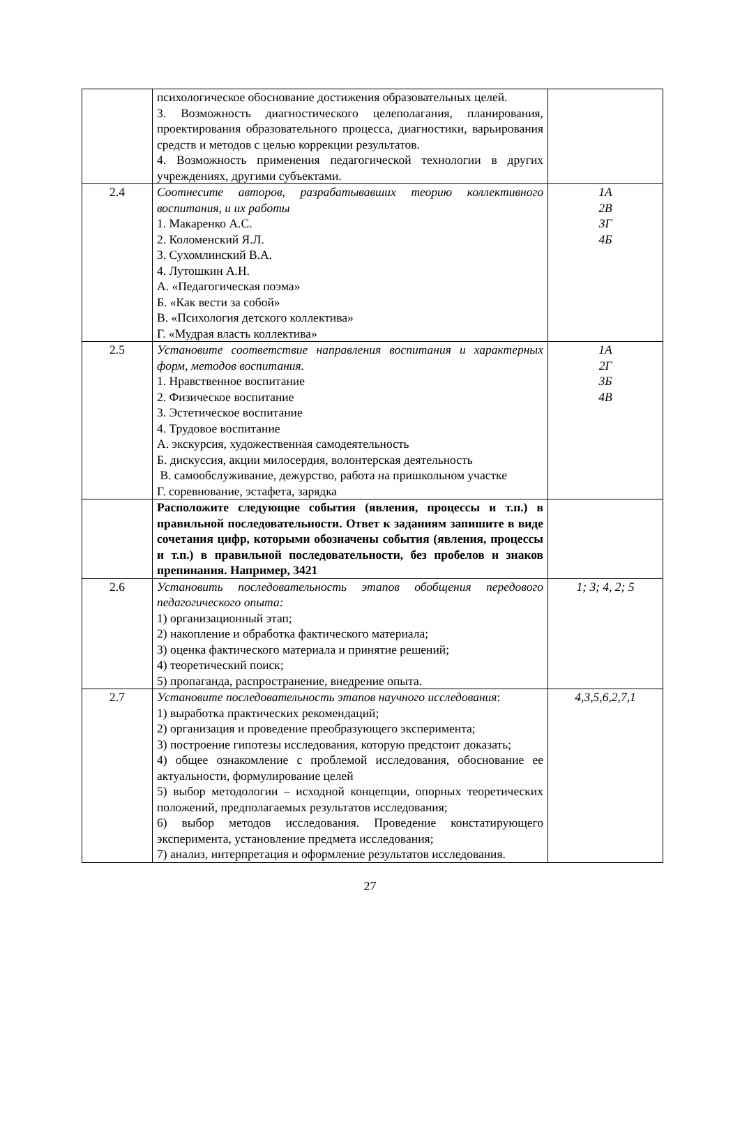| | психологическое обоснование достижения образовательных целей. 3. Возможность диагностического целеполагания, планирования, проектирования образовательного процесса, диагностики, варьирования средств и методов с целью коррекции результатов. 4. Возможность применения педагогической технологии в других учреждениях, другими субъектами. | |
| 2.4 | Соотнесите авторов, разрабатывавших теорию коллективного воспитания, и их работы 1. Макаренко А.С. 2. Коломенский Я.Л. 3. Сухомлинский В.А. 4. Лутошкин А.Н. А. «Педагогическая поэма» Б. «Как вести за собой» В. «Психология детского коллектива» Г. «Мудрая власть коллектива» | 1А 2В 3Г 4Б |
| 2.5 | Установите соответствие направления воспитания и характерных форм, методов воспитания. 1. Нравственное воспитание 2. Физическое воспитание 3. Эстетическое воспитание 4. Трудовое воспитание А. экскурсия, художественная самодеятельность Б. дискуссия, акции милосердия, волонтерская деятельность В. самообслуживание, дежурство, работа на пришкольном участке Г. соревнование, эстафета, зарядка | 1А 2Г 3Б 4В |
| | Расположите следующие события (явления, процессы и т.п.) в правильной последовательности. Ответ к заданиям запишите в виде сочетания цифр, которыми обозначены события (явления, процессы и т.п.) в правильной последовательности, без пробелов и знаков препинания. Например, 3421 | |
| 2.6 | Установить последовательность этапов обобщения передового педагогического опыта: 1) организационный этап; 2) накопление и обработка фактического материала; 3) оценка фактического материала и принятие решений; 4) теоретический поиск; 5) пропаганда, распространение, внедрение опыта. | 1; 3; 4, 2; 5 |
| 2.7 | Установите последовательность этапов научного исследования : 1) выработка практических рекомендаций; 2) организация и проведение преобразующего эксперимента; 3) построение гипотезы исследования, которую предстоит доказать; 4) общее ознакомление с проблемой исследования, обоснование ее актуальности, формулирование целей 5) выбор методологии – исходной концепции, опорных теоретических положений, предполагаемых результатов исследования; 6) выбор методов исследования. Проведение констатирующего эксперимента, установление предмета исследования; 7) анализ, интерпретация и оформление результатов исследования. | 4,3,5,6,2,7,1 |
27